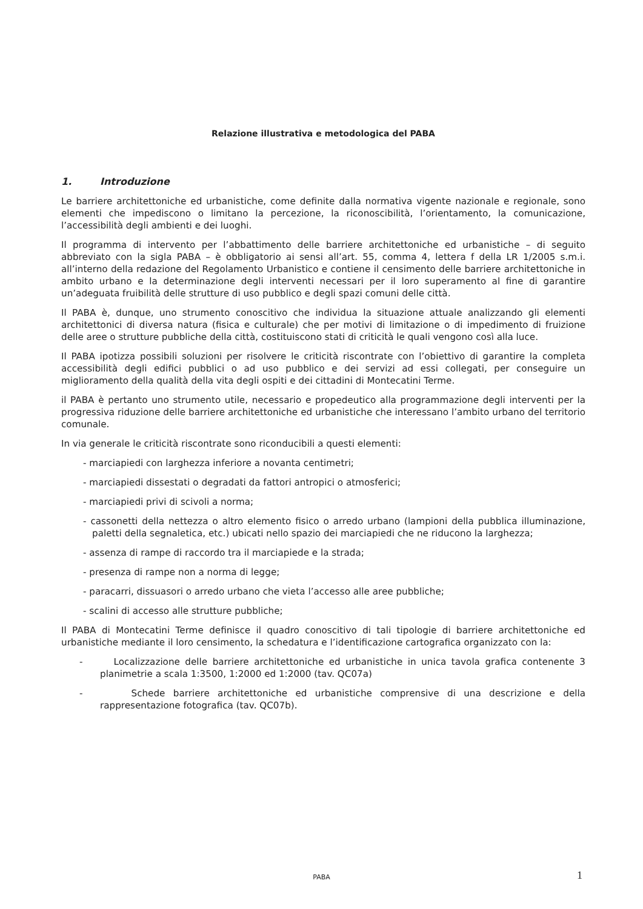Relazione illustrativa e metodologica del PABA
1. Introduzione
Le barriere architettoniche ed urbanistiche, come definite dalla normativa vigente nazionale e regionale, sono elementi che impediscono o limitano la percezione, la riconoscibilità, l’orientamento, la comunicazione, l’accessibilità degli ambienti e dei luoghi.
Il programma di intervento per l’abbattimento delle barriere architettoniche ed urbanistiche – di seguito abbreviato con la sigla PABA – è obbligatorio ai sensi all’art. 55, comma 4, lettera f della LR 1/2005 s.m.i. all’interno della redazione del Regolamento Urbanistico e contiene il censimento delle barriere architettoniche in ambito urbano e la determinazione degli interventi necessari per il loro superamento al fine di garantire un’adeguata fruibilità delle strutture di uso pubblico e degli spazi comuni delle città.
Il PABA è, dunque, uno strumento conoscitivo che individua la situazione attuale analizzando gli elementi architettonici di diversa natura (fisica e culturale) che per motivi di limitazione o di impedimento di fruizione delle aree o strutture pubbliche della città, costituiscono stati di criticità le quali vengono così alla luce.
Il PABA ipotizza possibili soluzioni per risolvere le criticità riscontrate con l’obiettivo di garantire la completa accessibilità degli edifici pubblici o ad uso pubblico e dei servizi ad essi collegati, per conseguire un miglioramento della qualità della vita degli ospiti e dei cittadini di Montecatini Terme.
il PABA è pertanto uno strumento utile, necessario e propedeutico alla programmazione degli interventi per la progressiva riduzione delle barriere architettoniche ed urbanistiche che interessano l’ambito urbano del territorio comunale.
In via generale le criticità riscontrate sono riconducibili a questi elementi:
- marciapiedi con larghezza inferiore a novanta centimetri;
- marciapiedi dissestati o degradati da fattori antropici o atmosferici;
- marciapiedi privi di scivoli a norma;
- cassonetti della nettezza o altro elemento fisico o arredo urbano (lampioni della pubblica illuminazione, paletti della segnaletica, etc.) ubicati nello spazio dei marciapiedi che ne riducono la larghezza;
- assenza di rampe di raccordo tra il marciapiede e la strada;
- presenza di rampe non a norma di legge;
- paracarri, dissuasori o arredo urbano che vieta l’accesso alle aree pubbliche;
- scalini di accesso alle strutture pubbliche;
Il PABA di Montecatini Terme definisce il quadro conoscitivo di tali tipologie di barriere architettoniche ed urbanistiche mediante il loro censimento, la schedatura e l’identificazione cartografica organizzato con la:
- Localizzazione delle barriere architettoniche ed urbanistiche in unica tavola grafica contenente 3 planimetrie a scala 1:3500, 1:2000 ed 1:2000 (tav. QC07a)
- Schede barriere architettoniche ed urbanistiche comprensive di una descrizione e della rappresentazione fotografica (tav. QC07b).
PABA 1